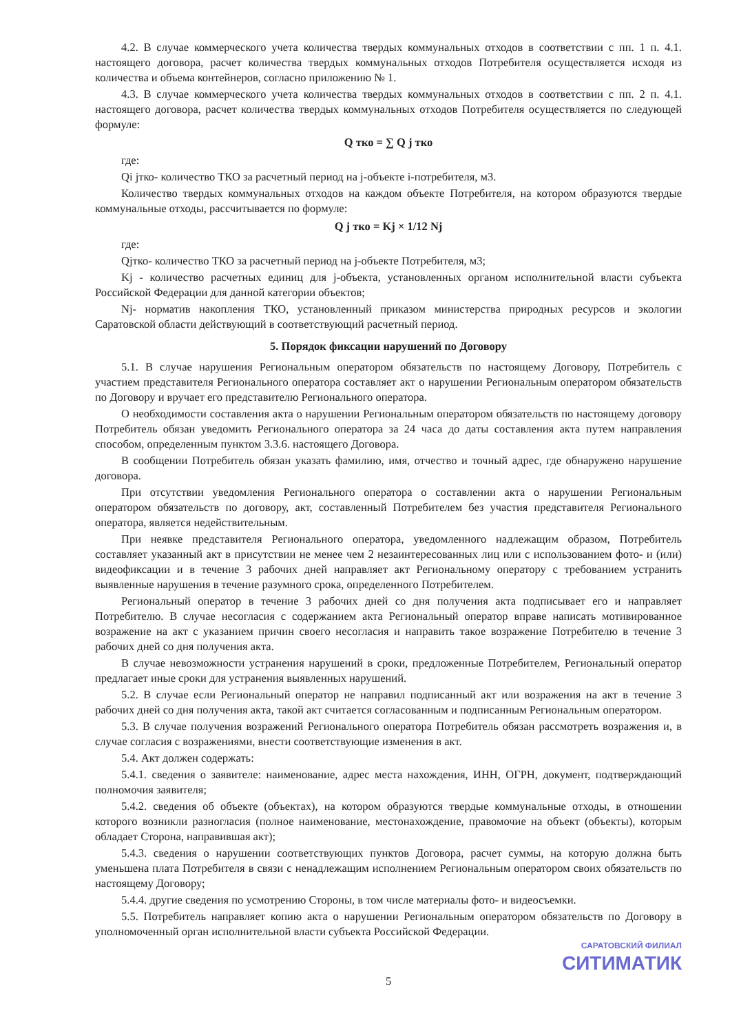4.2. В случае коммерческого учета количества твердых коммунальных отходов в соответствии с пп. 1 п. 4.1. настоящего договора, расчет количества твердых коммунальных отходов Потребителя осуществляется исходя из количества и объема контейнеров, согласно приложению № 1.
4.3. В случае коммерческого учета количества твердых коммунальных отходов в соответствии с пп. 2 п. 4.1. настоящего договора, расчет количества твердых коммунальных отходов Потребителя осуществляется по следующей формуле:
Q тко = ∑ Q j тко
где:
Qi jтко- количество ТКО за расчетный период на j-объекте i-потребителя, м3.
Количество твердых коммунальных отходов на каждом объекте Потребителя, на котором образуются твердые коммунальные отходы, рассчитывается по формуле:
Q j тко = Kj × 1/12 Nj
где:
Qjтко- количество ТКО за расчетный период на j-объекте Потребителя, м3;
Kj - количество расчетных единиц для j-объекта, установленных органом исполнительной власти субъекта Российской Федерации для данной категории объектов;
Nj- норматив накопления ТКО, установленный приказом министерства природных ресурсов и экологии Саратовской области действующий в соответствующий расчетный период.
5. Порядок фиксации нарушений по Договору
5.1. В случае нарушения Региональным оператором обязательств по настоящему Договору, Потребитель с участием представителя Регионального оператора составляет акт о нарушении Региональным оператором обязательств по Договору и вручает его представителю Регионального оператора.
О необходимости составления акта о нарушении Региональным оператором обязательств по настоящему договору Потребитель обязан уведомить Регионального оператора за 24 часа до даты составления акта путем направления способом, определенным пунктом 3.3.6. настоящего Договора.
В сообщении Потребитель обязан указать фамилию, имя, отчество и точный адрес, где обнаружено нарушение договора.
При отсутствии уведомления Регионального оператора о составлении акта о нарушении Региональным оператором обязательств по договору, акт, составленный Потребителем без участия представителя Регионального оператора, является недействительным.
При неявке представителя Регионального оператора, уведомленного надлежащим образом, Потребитель составляет указанный акт в присутствии не менее чем 2 незаинтересованных лиц или с использованием фото- и (или) видеофиксации и в течение 3 рабочих дней направляет акт Региональному оператору с требованием устранить выявленные нарушения в течение разумного срока, определенного Потребителем.
Региональный оператор в течение 3 рабочих дней со дня получения акта подписывает его и направляет Потребителю. В случае несогласия с содержанием акта Региональный оператор вправе написать мотивированное возражение на акт с указанием причин своего несогласия и направить такое возражение Потребителю в течение 3 рабочих дней со дня получения акта.
В случае невозможности устранения нарушений в сроки, предложенные Потребителем, Региональный оператор предлагает иные сроки для устранения выявленных нарушений.
5.2. В случае если Региональный оператор не направил подписанный акт или возражения на акт в течение 3 рабочих дней со дня получения акта, такой акт считается согласованным и подписанным Региональным оператором.
5.3. В случае получения возражений Регионального оператора Потребитель обязан рассмотреть возражения и, в случае согласия с возражениями, внести соответствующие изменения в акт.
5.4. Акт должен содержать:
5.4.1. сведения о заявителе: наименование, адрес места нахождения, ИНН, ОГРН, документ, подтверждающий полномочия заявителя;
5.4.2. сведения об объекте (объектах), на котором образуются твердые коммунальные отходы, в отношении которого возникли разногласия (полное наименование, местонахождение, правомочие на объект (объекты), которым обладает Сторона, направившая акт);
5.4.3. сведения о нарушении соответствующих пунктов Договора, расчет суммы, на которую должна быть уменьшена плата Потребителя в связи с ненадлежащим исполнением Региональным оператором своих обязательств по настоящему Договору;
5.4.4. другие сведения по усмотрению Стороны, в том числе материалы фото- и видеосъемки.
5.5. Потребитель направляет копию акта о нарушении Региональным оператором обязательств по Договору в уполномоченный орган исполнительной власти субъекта Российской Федерации.
САРАТОВСКИЙ ФИЛИАЛ
СИТИМАТИК
5